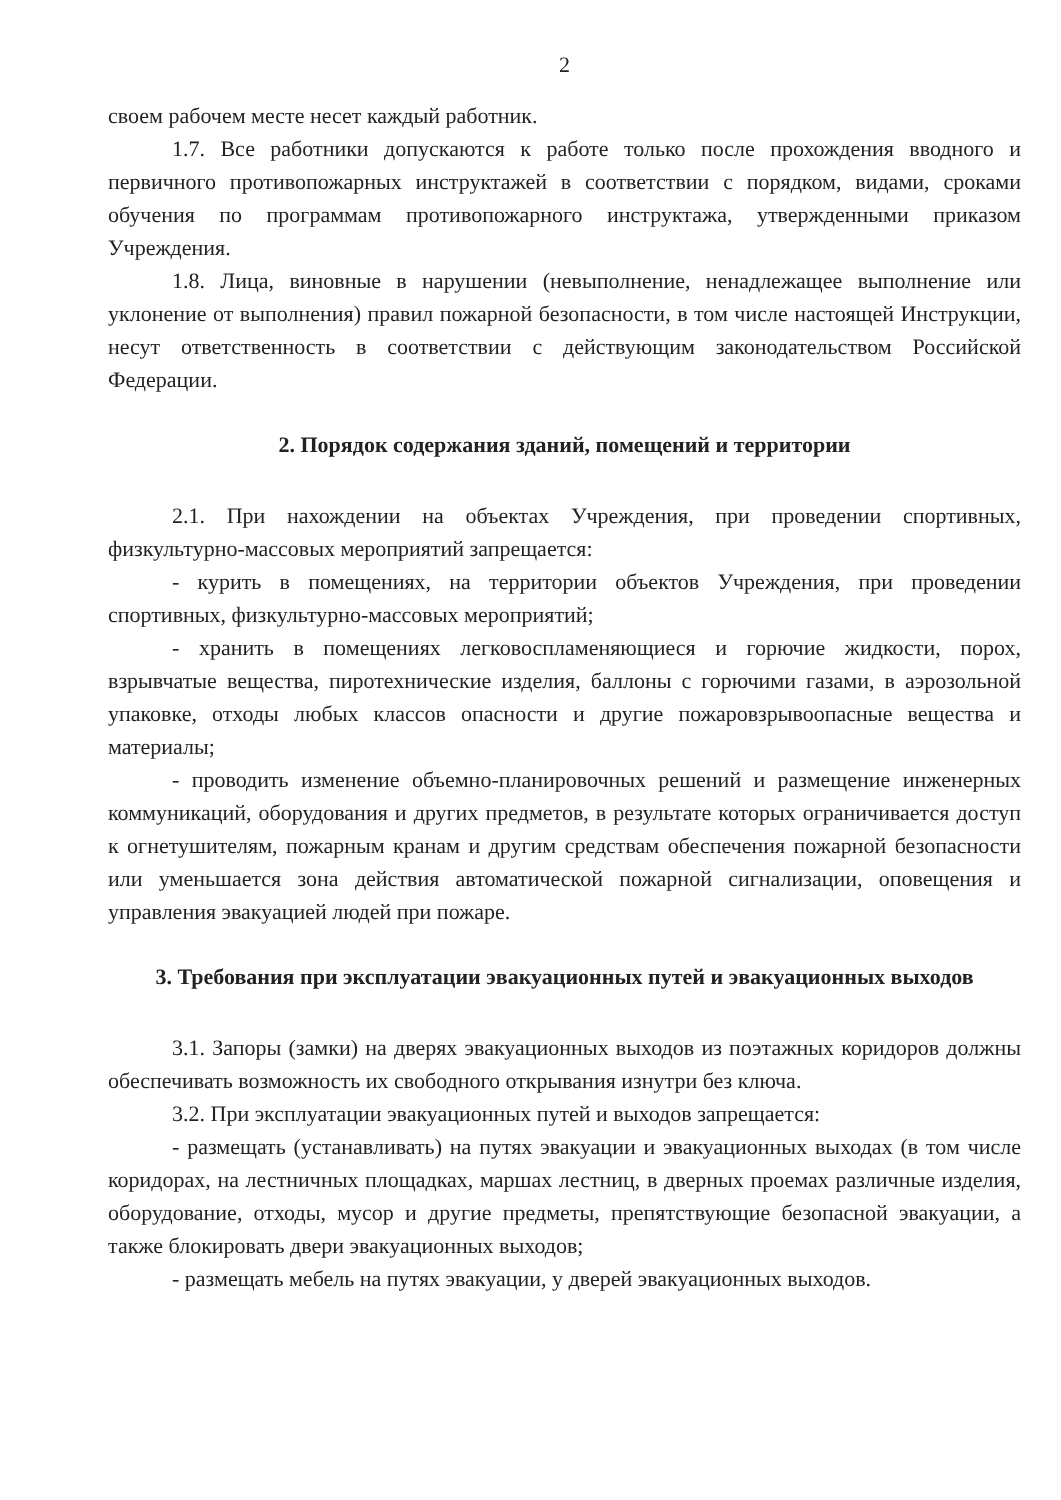2
своем рабочем месте несет каждый работник.
1.7. Все работники допускаются к работе только после прохождения вводного и первичного противопожарных инструктажей в соответствии с порядком, видами, сроками обучения по программам противопожарного инструктажа, утвержденными приказом Учреждения.
1.8. Лица, виновные в нарушении (невыполнение, ненадлежащее выполнение или уклонение от выполнения) правил пожарной безопасности, в том числе настоящей Инструкции, несут ответственность в соответствии с действующим законодательством Российской Федерации.
2. Порядок содержания зданий, помещений и территории
2.1. При нахождении на объектах Учреждения, при проведении спортивных, физкультурно-массовых мероприятий запрещается:
- курить в помещениях, на территории объектов Учреждения, при проведении спортивных, физкультурно-массовых мероприятий;
- хранить в помещениях легковоспламеняющиеся и горючие жидкости, порох, взрывчатые вещества, пиротехнические изделия, баллоны с горючими газами, в аэрозольной упаковке, отходы любых классов опасности и другие пожаровзрывоопасные вещества и материалы;
- проводить изменение объемно-планировочных решений и размещение инженерных коммуникаций, оборудования и других предметов, в результате которых ограничивается доступ к огнетушителям, пожарным кранам и другим средствам обеспечения пожарной безопасности или уменьшается зона действия автоматической пожарной сигнализации, оповещения и управления эвакуацией людей при пожаре.
3. Требования при эксплуатации эвакуационных путей и эвакуационных выходов
3.1. Запоры (замки) на дверях эвакуационных выходов из поэтажных коридоров должны обеспечивать возможность их свободного открывания изнутри без ключа.
3.2. При эксплуатации эвакуационных путей и выходов запрещается:
- размещать (устанавливать) на путях эвакуации и эвакуационных выходах (в том числе коридорах, на лестничных площадках, маршах лестниц, в дверных проемах различные изделия, оборудование, отходы, мусор и другие предметы, препятствующие безопасной эвакуации, а также блокировать двери эвакуационных выходов;
- размещать мебель на путях эвакуации, у дверей эвакуационных выходов.